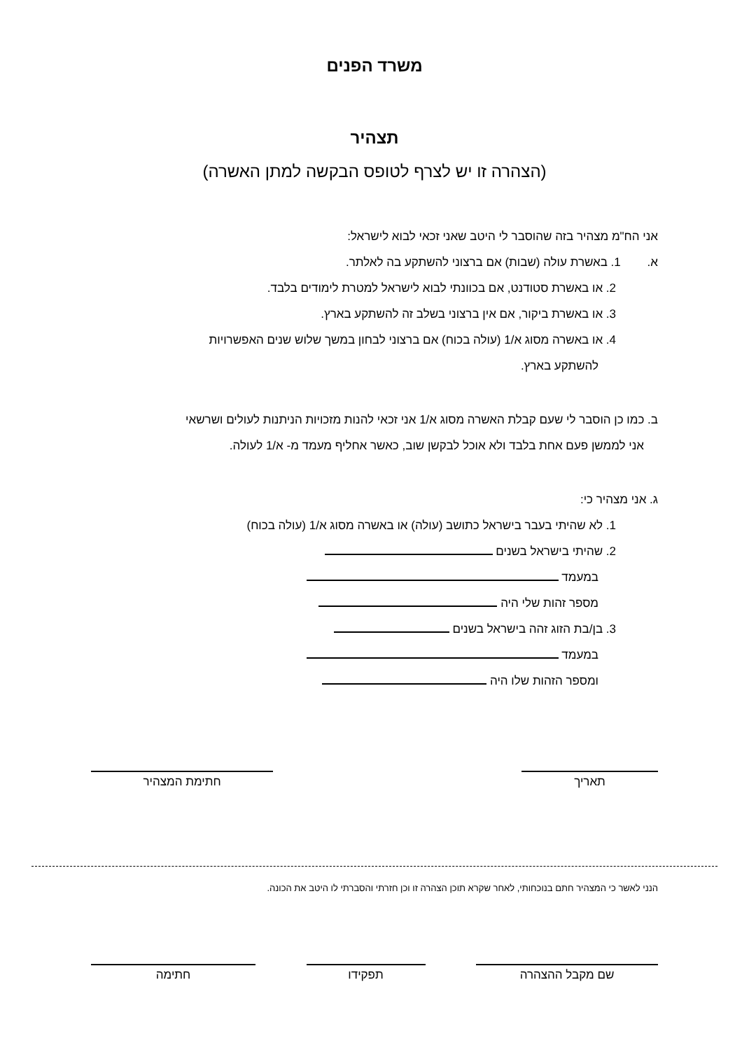משרד הפנים
תצהיר
(הצהרה זו יש לצרף לטופס הבקשה למתן האשרה)
אני הח"מ מצהיר בזה שהוסבר לי היטב שאני זכאי לבוא לישראל:
א. 1. באשרת עולה (שבות) אם ברצוני להשתקע בה לאלתר.
2. או באשרת סטודנט, אם בכוונתי לבוא לישראל למטרת לימודים בלבד.
3. או באשרת ביקור, אם אין ברצוני בשלב זה להשתקע בארץ.
4. או באשרה מסוג א/1 (עולה בכוח) אם ברצוני לבחון במשך שלוש שנים האפשרויות
להשתקע בארץ.
ב. כמו כן הוסבר לי שעם קבלת האשרה מסוג א/1 אני זכאי להנות מזכויות הניתנות לעולים ושרשאי
אני לממשן פעם אחת בלבד ולא אוכל לבקשן שוב, כאשר אחליף מעמד מ- א/1 לעולה.
ג. אני מצהיר כי:
1. לא שהיתי בעבר בישראל כתושב (עולה) או באשרה מסוג א/1 (עולה בכוח)
2. שהיתי בישראל בשנים
במעמד
מספר זהות שלי היה
3. בן/בת הזוג זהה בישראל בשנים
במעמד
ומספר הזהות שלו היה
תאריך חתימת המצהיר
הנני לאשר כי המצהיר חתם בנוכחותי, לאחר שקרא תוכן הצהרה זו וכן חזרתי והסברתי לו היטב את הכונה.
שם מקבל ההצהרה תפקידו חתימה